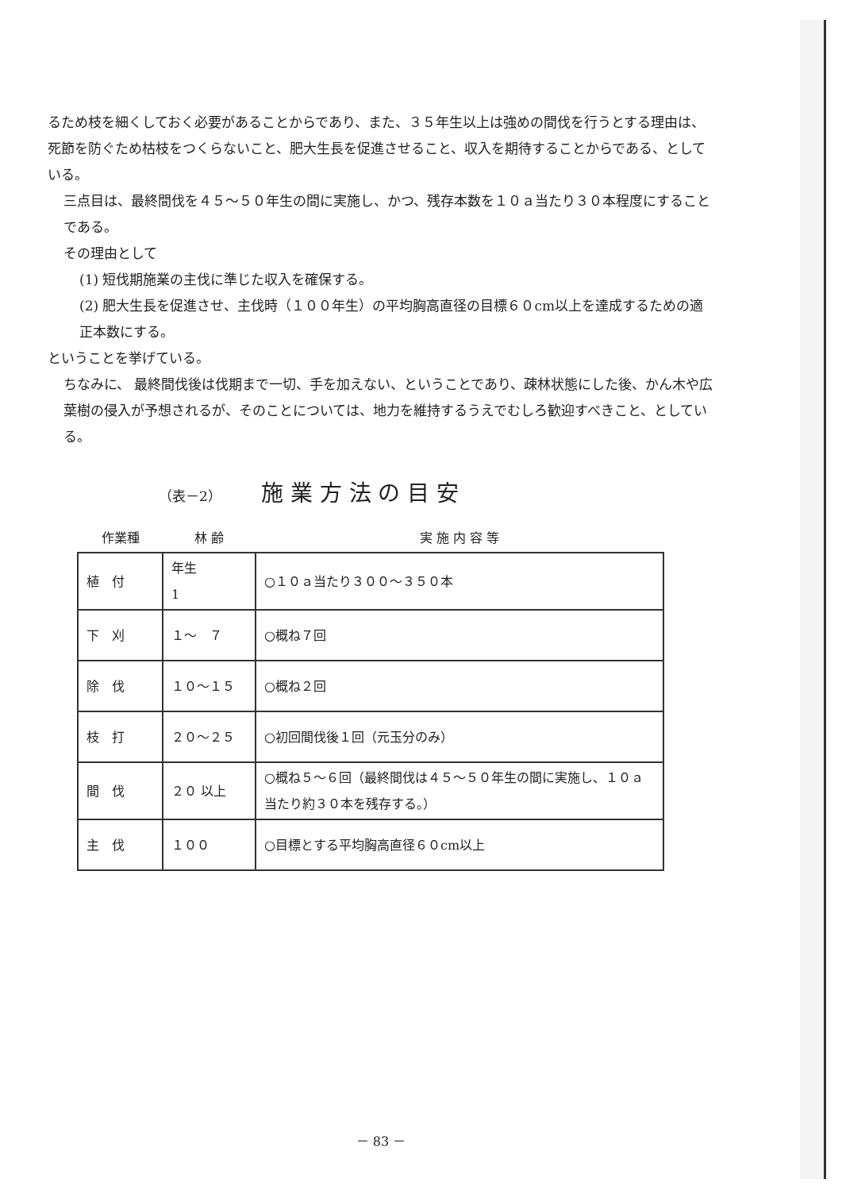るため枝を細くしておく必要があることからであり、また、３５年生以上は強めの間伐を行うとする理由は、死節を防ぐため枯枝をつくらないこと、肥大生長を促進させること、収入を期待することからである、としている。
三点目は、最終間伐を４５～５０年生の間に実施し、かつ、残存本数を１０ａ当たり３０本程度にすることである。
その理由として
(1) 短伐期施業の主伐に準じた収入を確保する。
(2) 肥大生長を促進させ、主伐時（１００年生）の平均胸高直径の目標６０cm以上を達成するための適正本数にする。
ということを挙げている。
ちなみに、 最終間伐後は伐期まで一切、手を加えない、ということであり、疎林状態にした後、かん木や広葉樹の侵入が予想されるが、そのことについては、地力を維持するうえでむしろ歓迎すべきこと、としている。
（表－2） 施 業 方 法 の 目 安
| 作業種 | 林 齢 | 実 施 内 容 等 |
| --- | --- | --- |
| 植 付 | 年生 1 | ○１０ａ当たり３００～３５０本 |
| 下 刈 | １～ ７ | ○概ね７回 |
| 除 伐 | １０～１５ | ○概ね２回 |
| 枝 打 | ２０～２５ | ○初回間伐後１回（元玉分のみ） |
| 間 伐 | ２０ 以上 | ○概ね５～６回（最終間伐は４５～５０年生の間に実施し、１０ａ当たり約３０本を残存する。） |
| 主 伐 | １００ | ○目標とする平均胸高直径６０cm以上 |
－ 83 －